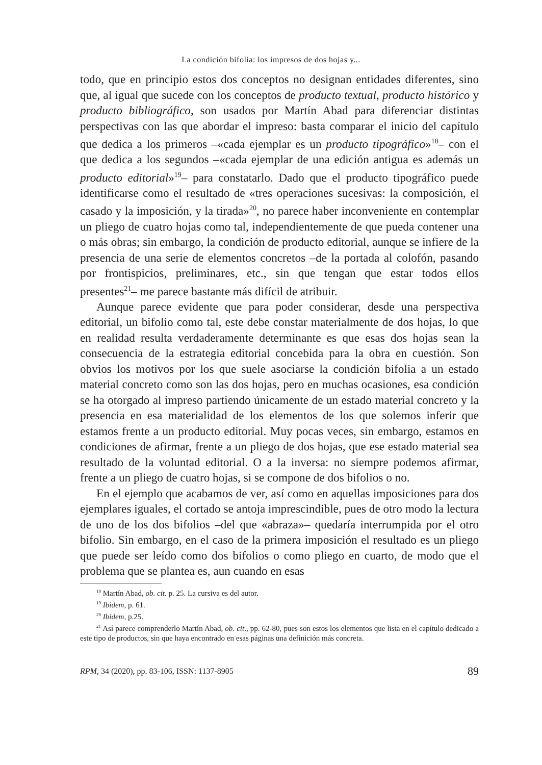La condición bifolia: los impresos de dos hojas y...
todo, que en principio estos dos conceptos no designan entidades diferentes, sino que, al igual que sucede con los conceptos de producto textual, producto histórico y producto bibliográfico, son usados por Martín Abad para diferenciar distintas perspectivas con las que abordar el impreso: basta comparar el inicio del capítulo que dedica a los primeros –«cada ejemplar es un producto tipográfico»<sup>18</sup>– con el que dedica a los segundos –«cada ejemplar de una edición antigua es además un producto editorial»<sup>19</sup>– para constatarlo. Dado que el producto tipográfico puede identificarse como el resultado de «tres operaciones sucesivas: la composición, el casado y la imposición, y la tirada»<sup>20</sup>, no parece haber inconveniente en contemplar un pliego de cuatro hojas como tal, independientemente de que pueda contener una o más obras; sin embargo, la condición de producto editorial, aunque se infiere de la presencia de una serie de elementos concretos –de la portada al colofón, pasando por frontispicios, preliminares, etc., sin que tengan que estar todos ellos presentes<sup>21</sup>– me parece bastante más difícil de atribuir.
Aunque parece evidente que para poder considerar, desde una perspectiva editorial, un bifolio como tal, este debe constar materialmente de dos hojas, lo que en realidad resulta verdaderamente determinante es que esas dos hojas sean la consecuencia de la estrategia editorial concebida para la obra en cuestión. Son obvios los motivos por los que suele asociarse la condición bifolia a un estado material concreto como son las dos hojas, pero en muchas ocasiones, esa condición se ha otorgado al impreso partiendo únicamente de un estado material concreto y la presencia en esa materialidad de los elementos de los que solemos inferir que estamos frente a un producto editorial. Muy pocas veces, sin embargo, estamos en condiciones de afirmar, frente a un pliego de dos hojas, que ese estado material sea resultado de la voluntad editorial. O a la inversa: no siempre podemos afirmar, frente a un pliego de cuatro hojas, si se compone de dos bifolios o no.
En el ejemplo que acabamos de ver, así como en aquellas imposiciones para dos ejemplares iguales, el cortado se antoja imprescindible, pues de otro modo la lectura de uno de los dos bifolios –del que «abraza»– quedaría interrumpida por el otro bifolio. Sin embargo, en el caso de la primera imposición el resultado es un pliego que puede ser leído como dos bifolios o como pliego en cuarto, de modo que el problema que se plantea es, aun cuando en esas
<sup>18</sup> Martín Abad, ob. cit. p. 25. La cursiva es del autor.
<sup>19</sup> Ibidem, p. 61.
<sup>20</sup> Ibidem, p.25.
<sup>21</sup> Así parece comprenderlo Martín Abad, ob. cit., pp. 62-80, pues son estos los elementos que lista en el capítulo dedicado a este tipo de productos, sin que haya encontrado en esas páginas una definición más concreta.
RPM, 34 (2020), pp. 83-106, ISSN: 1137-8905 89